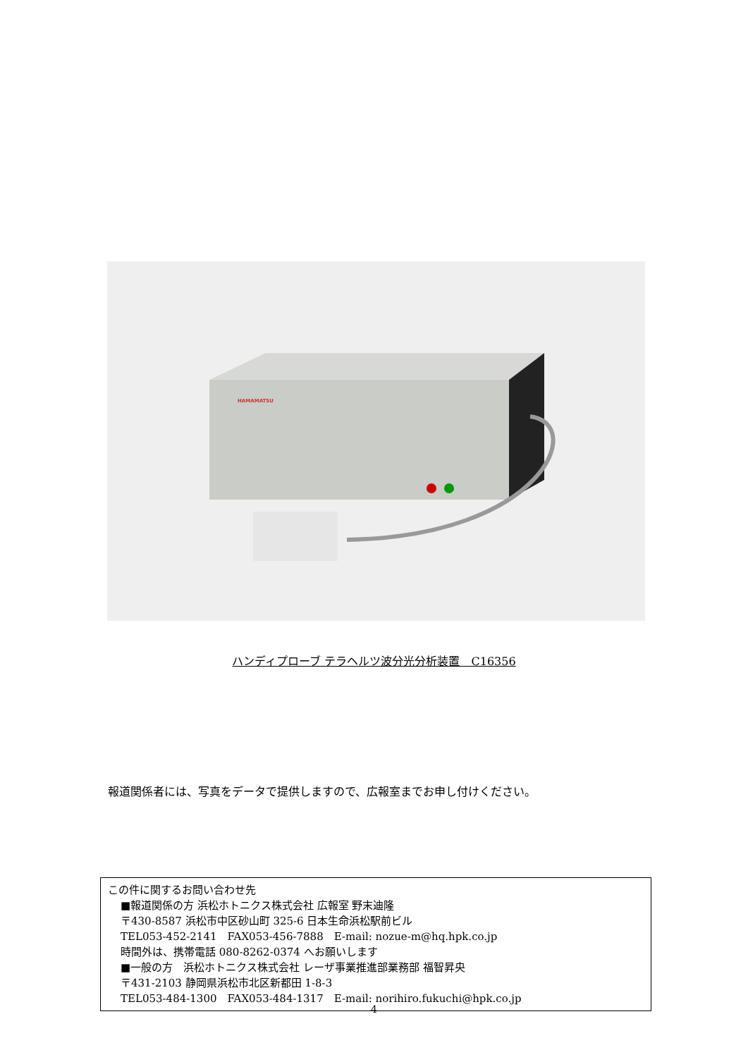HAMAMATSU
ハンディプローブ テラヘルツ波分光分析装置　C16356
報道関係者には、写真をデータで提供しますので、広報室までお申し付けください。
この件に関するお問い合わせ先
■報道関係の方 浜松ホトニクス株式会社 広報室 野末迪隆
〒430-8587 浜松市中区砂山町 325-6 日本生命浜松駅前ビル
TEL053-452-2141　FAX053-456-7888　E-mail: nozue-m@hq.hpk.co.jp
時間外は、携帯電話 080-8262-0374 へお願いします
■一般の方　浜松ホトニクス株式会社 レーザ事業推進部業務部 福智昇央
〒431-2103 静岡県浜松市北区新都田 1-8-3
TEL053-484-1300　FAX053-484-1317　E-mail: norihiro.fukuchi@hpk.co.jp
4